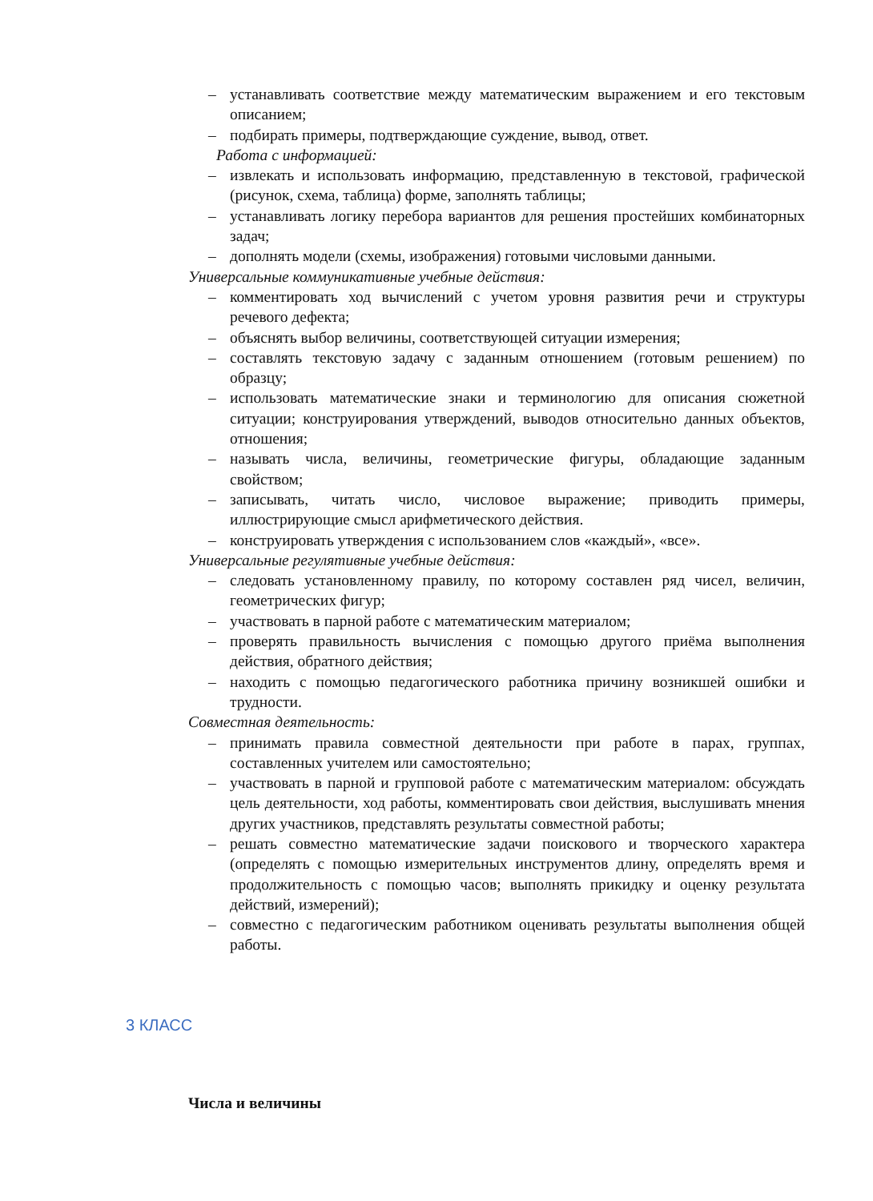– устанавливать соответствие между математическим выражением и его текстовым описанием;
– подбирать примеры, подтверждающие суждение, вывод, ответ.
Работа с информацией:
– извлекать и использовать информацию, представленную в текстовой, графической (рисунок, схема, таблица) форме, заполнять таблицы;
– устанавливать логику перебора вариантов для решения простейших комбинаторных задач;
– дополнять модели (схемы, изображения) готовыми числовыми данными.
Универсальные коммуникативные учебные действия:
– комментировать ход вычислений с учетом уровня развития речи и структуры речевого дефекта;
– объяснять выбор величины, соответствующей ситуации измерения;
– составлять текстовую задачу с заданным отношением (готовым решением) по образцу;
– использовать математические знаки и терминологию для описания сюжетной ситуации; конструирования утверждений, выводов относительно данных объектов, отношения;
– называть числа, величины, геометрические фигуры, обладающие заданным свойством;
– записывать, читать число, числовое выражение; приводить примеры, иллюстрирующие смысл арифметического действия.
– конструировать утверждения с использованием слов «каждый», «все».
Универсальные регулятивные учебные действия:
– следовать установленному правилу, по которому составлен ряд чисел, величин, геометрических фигур;
– участвовать в парной работе с математическим материалом;
– проверять правильность вычисления с помощью другого приёма выполнения действия, обратного действия;
– находить с помощью педагогического работника причину возникшей ошибки и трудности.
Совместная деятельность:
– принимать правила совместной деятельности при работе в парах, группах, составленных учителем или самостоятельно;
– участвовать в парной и групповой работе с математическим материалом: обсуждать цель деятельности, ход работы, комментировать свои действия, выслушивать мнения других участников, представлять результаты совместной работы;
– решать совместно математические задачи поискового и творческого характера (определять с помощью измерительных инструментов длину, определять время и продолжительность с помощью часов; выполнять прикидку и оценку результата действий, измерений);
– совместно с педагогическим работником оценивать результаты выполнения общей работы.
3 КЛАСС
Числа и величины